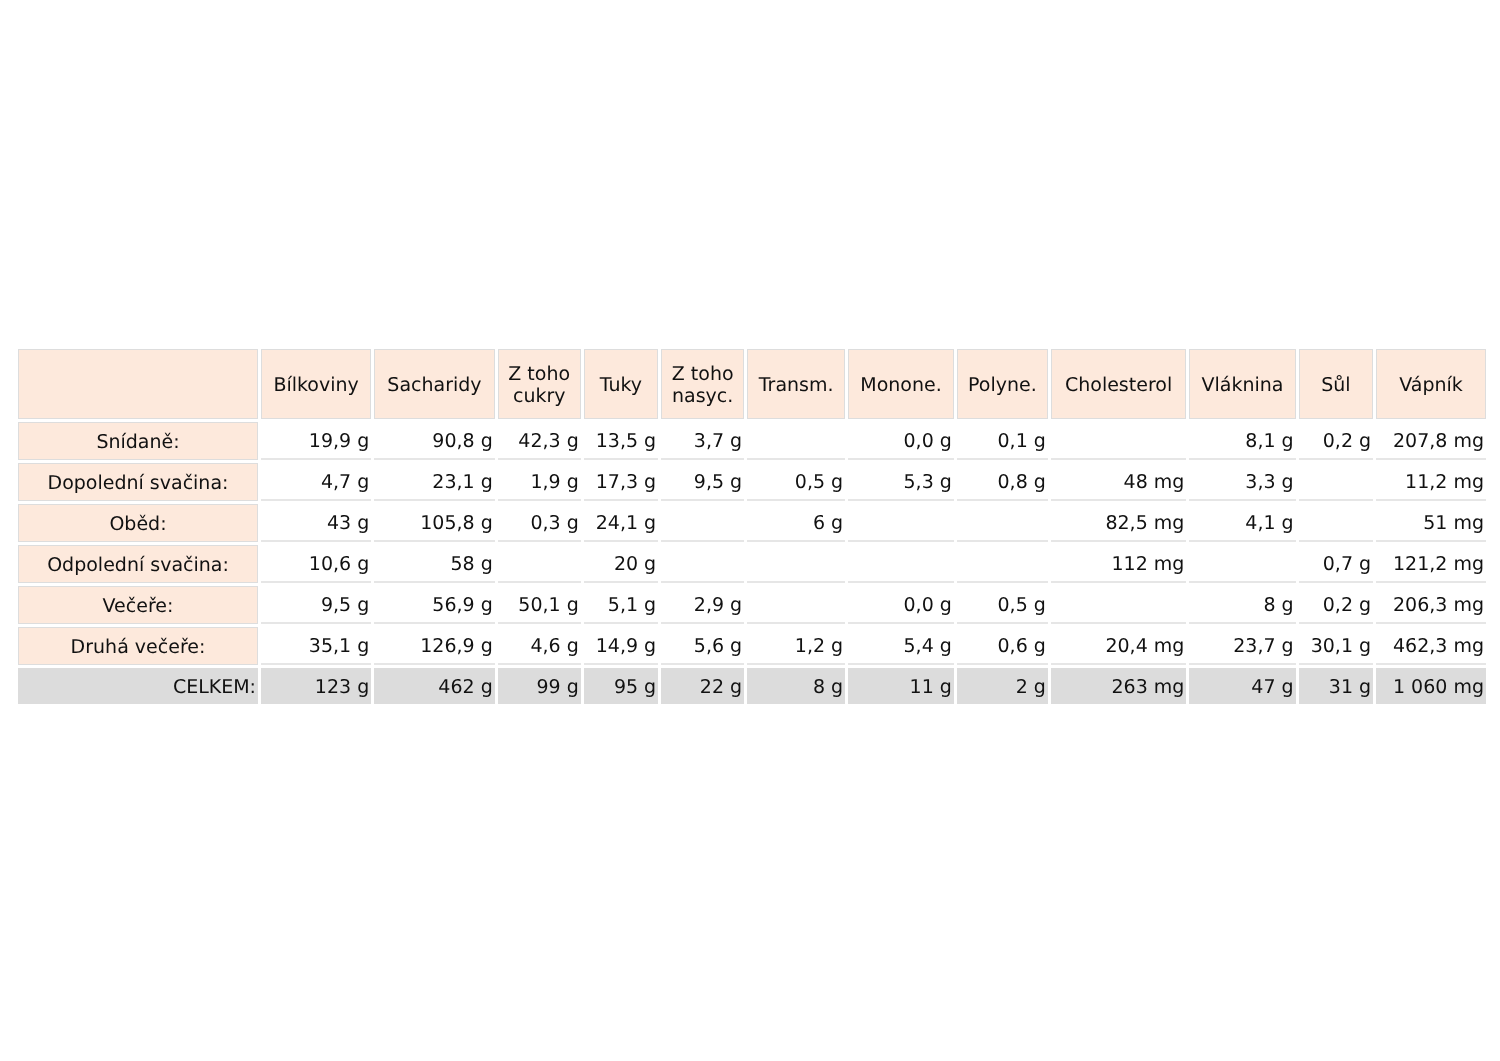| | Bílkoviny | Sacharidy | Z toho cukry | Tuky | Z toho nasyc. | Transm. | Monone. | Polyne. | Cholesterol | Vláknina | Sůl | Vápník |
| --- | --- | --- | --- | --- | --- | --- | --- | --- | --- | --- | --- | --- |
| Snídaně: | 19,9 g | 90,8 g | 42,3 g | 13,5 g | 3,7 g | | 0,0 g | 0,1 g | | 8,1 g | 0,2 g | 207,8 mg |
| Dopolední svačina: | 4,7 g | 23,1 g | 1,9 g | 17,3 g | 9,5 g | 0,5 g | 5,3 g | 0,8 g | 48 mg | 3,3 g | | 11,2 mg |
| Oběd: | 43 g | 105,8 g | 0,3 g | 24,1 g | | 6 g | | | 82,5 mg | 4,1 g | | 51 mg |
| Odpolední svačina: | 10,6 g | 58 g | | 20 g | | | | | 112 mg | | 0,7 g | 121,2 mg |
| Večeře: | 9,5 g | 56,9 g | 50,1 g | 5,1 g | 2,9 g | | 0,0 g | 0,5 g | | 8 g | 0,2 g | 206,3 mg |
| Druhá večeře: | 35,1 g | 126,9 g | 4,6 g | 14,9 g | 5,6 g | 1,2 g | 5,4 g | 0,6 g | 20,4 mg | 23,7 g | 30,1 g | 462,3 mg |
| CELKEM: | 123 g | 462 g | 99 g | 95 g | 22 g | 8 g | 11 g | 2 g | 263 mg | 47 g | 31 g | 1 060 mg |